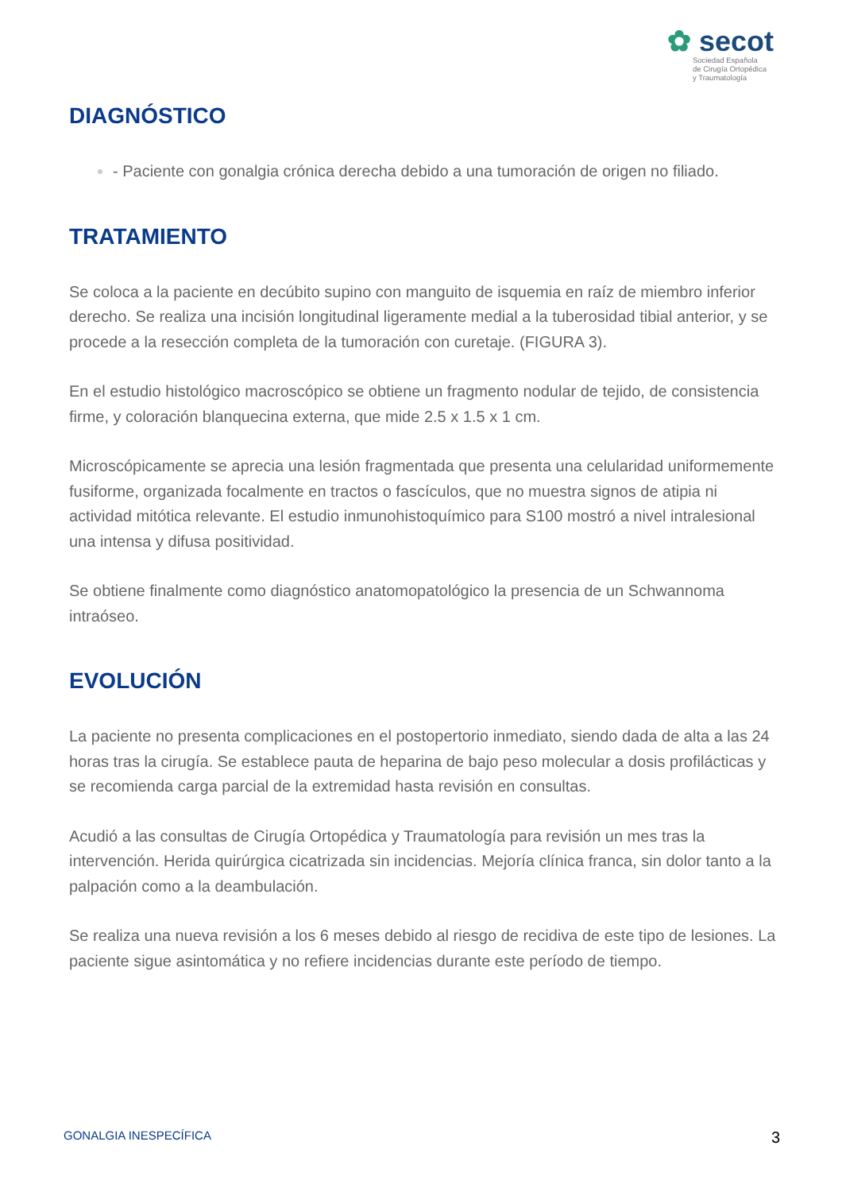✿ secot
Sociedad Española
de Cirugía Ortopédica
y Traumatología
DIAGNÓSTICO
- Paciente con gonalgia crónica derecha debido a una tumoración de origen no filiado.
TRATAMIENTO
Se coloca a la paciente en decúbito supino con manguito de isquemia en raíz de miembro inferior derecho. Se realiza una incisión longitudinal ligeramente medial a la tuberosidad tibial anterior, y se procede a la resección completa de la tumoración con curetaje. (FIGURA 3).
En el estudio histológico macroscópico se obtiene un fragmento nodular de tejido, de consistencia firme, y coloración blanquecina externa, que mide 2.5 x 1.5 x 1 cm.
Microscópicamente se aprecia una lesión fragmentada que presenta una celularidad uniformemente fusiforme, organizada focalmente en tractos o fascículos, que no muestra signos de atipia ni actividad mitótica relevante. El estudio inmunohistoquímico para S100 mostró a nivel intralesional una intensa y difusa positividad.
Se obtiene finalmente como diagnóstico anatomopatológico la presencia de un Schwannoma intraóseo.
EVOLUCIÓN
La paciente no presenta complicaciones en el postopertorio inmediato, siendo dada de alta a las 24 horas tras la cirugía. Se establece pauta de heparina de bajo peso molecular a dosis profilácticas y se recomienda carga parcial de la extremidad hasta revisión en consultas.
Acudió a las consultas de Cirugía Ortopédica y Traumatología para revisión un mes tras la intervención. Herida quirúrgica cicatrizada sin incidencias. Mejoría clínica franca, sin dolor tanto a la palpación como a la deambulación.
Se realiza una nueva revisión a los 6 meses debido al riesgo de recidiva de este tipo de lesiones. La paciente sigue asintomática y no refiere incidencias durante este período de tiempo.
GONALGIA INESPECÍFICA 3